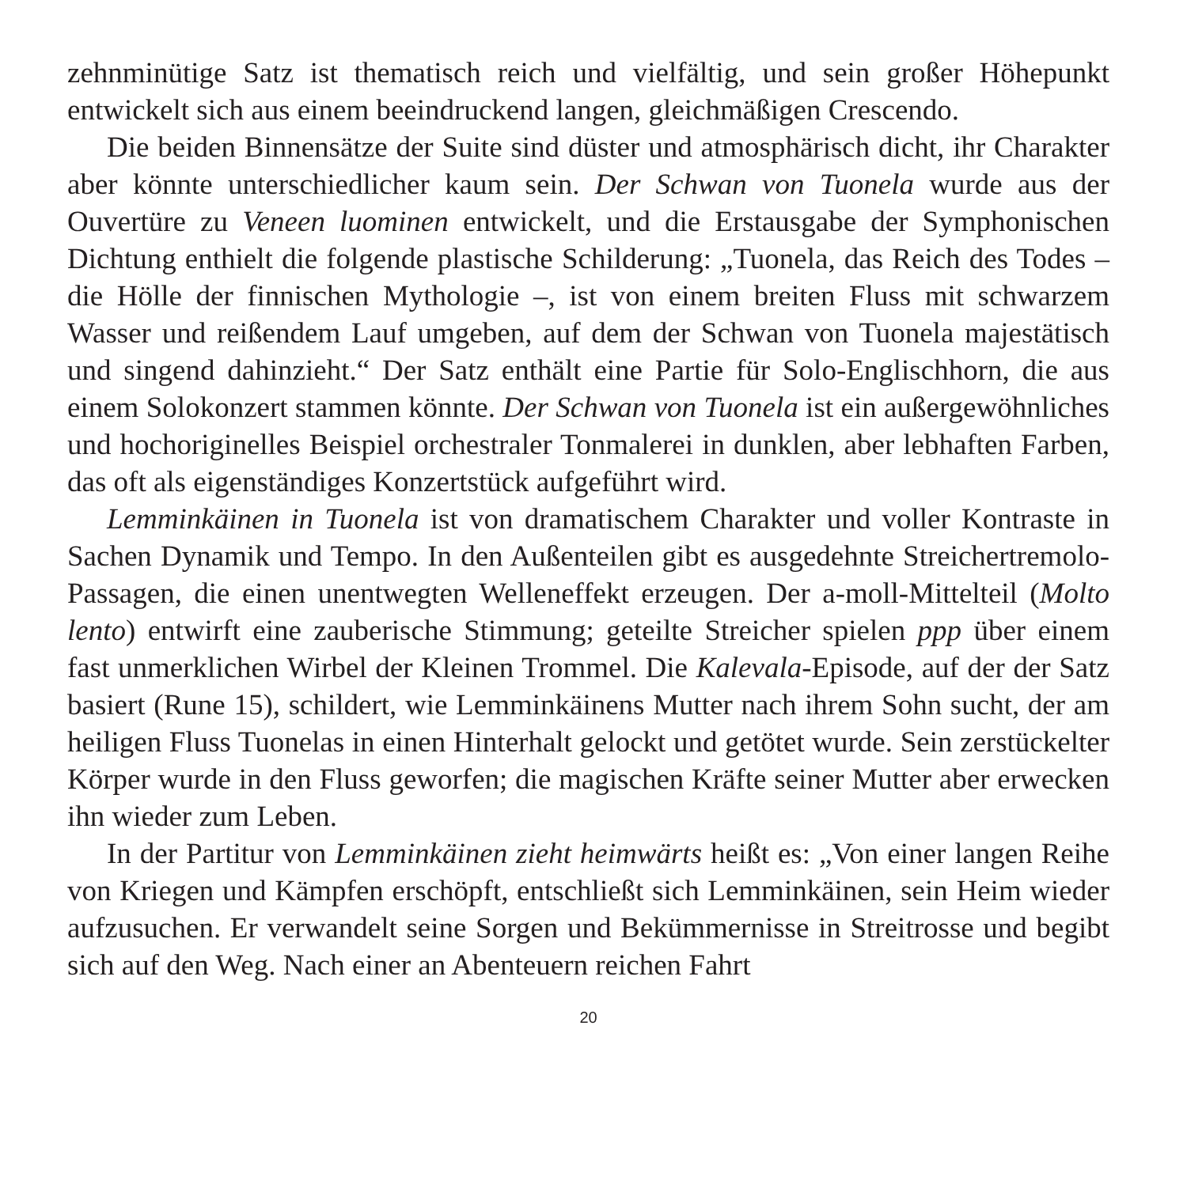zehnminütige Satz ist thematisch reich und vielfältig, und sein großer Höhepunkt entwickelt sich aus einem beeindruckend langen, gleichmäßigen Crescendo.
Die beiden Binnensätze der Suite sind düster und atmosphärisch dicht, ihr Charakter aber könnte unterschiedlicher kaum sein. Der Schwan von Tuonela wurde aus der Ouvertüre zu Veneen luominen entwickelt, und die Erstausgabe der Symphonischen Dichtung enthielt die folgende plastische Schilderung: „Tuonela, das Reich des Todes – die Hölle der finnischen Mythologie –, ist von einem breiten Fluss mit schwarzem Wasser und reißendem Lauf umgeben, auf dem der Schwan von Tuonela majestätisch und singend dahinzieht.“ Der Satz enthält eine Partie für Solo-Englischhorn, die aus einem Solokonzert stammen könnte. Der Schwan von Tuonela ist ein außergewöhnliches und hochoriginelles Beispiel orchestraler Tonmalerei in dunklen, aber lebhaften Farben, das oft als eigenständiges Konzertstück aufgeführt wird.
Lemminkäinen in Tuonela ist von dramatischem Charakter und voller Kontraste in Sachen Dynamik und Tempo. In den Außenteilen gibt es ausgedehnte Streichertremolo-Passagen, die einen unentwegten Welleneffekt erzeugen. Der a-moll-Mittelteil (Molto lento) entwirft eine zauberische Stimmung; geteilte Streicher spielen ppp über einem fast unmerklichen Wirbel der Kleinen Trommel. Die Kalevala-Episode, auf der der Satz basiert (Rune 15), schildert, wie Lemminkäinens Mutter nach ihrem Sohn sucht, der am heiligen Fluss Tuonelas in einen Hinterhalt gelockt und getötet wurde. Sein zerstückelter Körper wurde in den Fluss geworfen; die magischen Kräfte seiner Mutter aber erwecken ihn wieder zum Leben.
In der Partitur von Lemminkäinen zieht heimwärts heißt es: „Von einer langen Reihe von Kriegen und Kämpfen erschöpft, entschließt sich Lemminkäinen, sein Heim wieder aufzusuchen. Er verwandelt seine Sorgen und Bekümmernisse in Streitrosse und begibt sich auf den Weg. Nach einer an Abenteuern reichen Fahrt
20